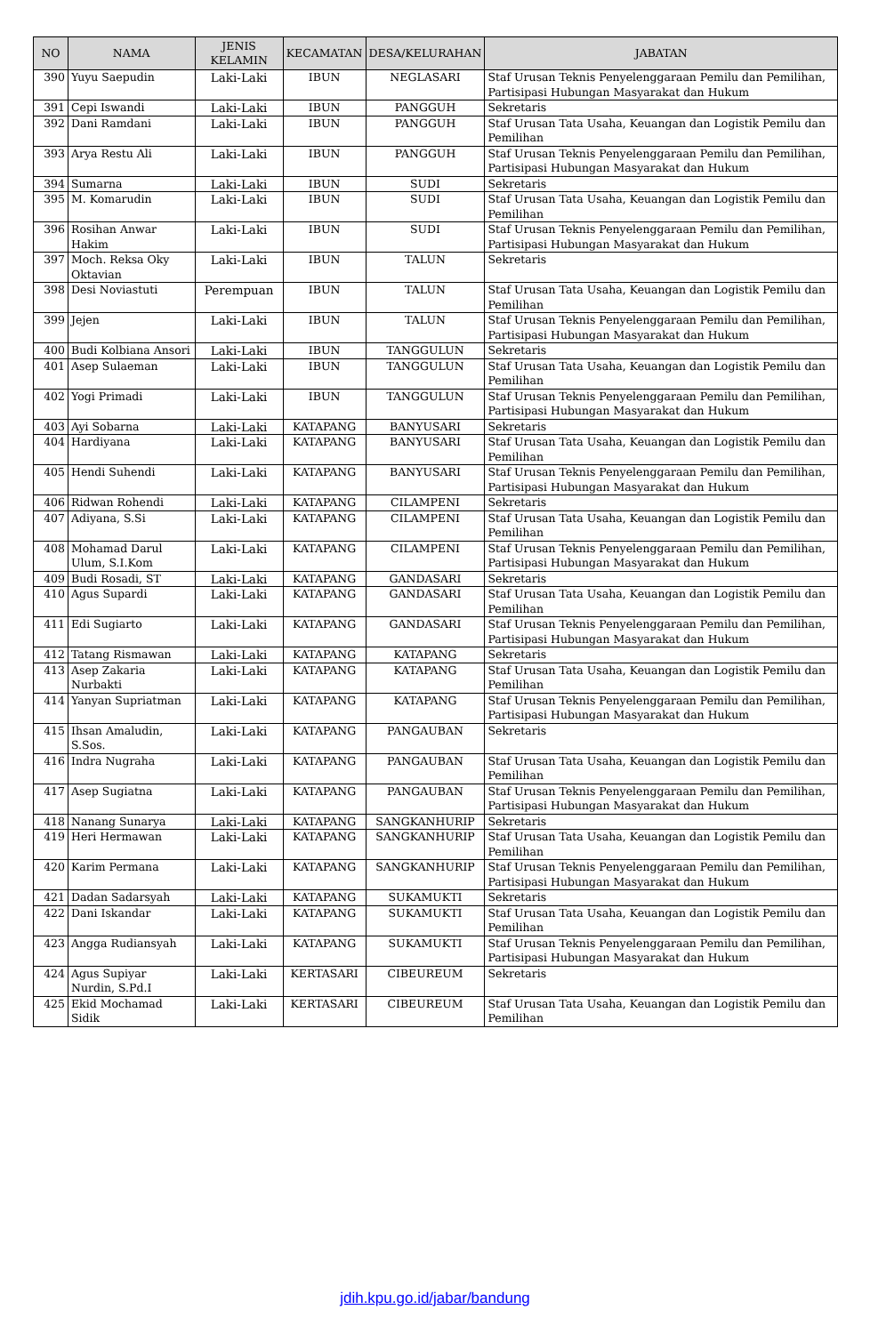| NO | NAMA | JENIS KELAMIN | KECAMATAN | DESA/KELURAHAN | JABATAN |
| --- | --- | --- | --- | --- | --- |
| 390 | Yuyu Saepudin | Laki-Laki | IBUN | NEGLASARI | Staf Urusan Teknis Penyelenggaraan Pemilu dan Pemilihan, Partisipasi Hubungan Masyarakat dan Hukum |
| 391 | Cepi Iswandi | Laki-Laki | IBUN | PANGGUH | Sekretaris |
| 392 | Dani Ramdani | Laki-Laki | IBUN | PANGGUH | Staf Urusan Tata Usaha, Keuangan dan Logistik Pemilu dan Pemilihan |
| 393 | Arya Restu Ali | Laki-Laki | IBUN | PANGGUH | Staf Urusan Teknis Penyelenggaraan Pemilu dan Pemilihan, Partisipasi Hubungan Masyarakat dan Hukum |
| 394 | Sumarna | Laki-Laki | IBUN | SUDI | Sekretaris |
| 395 | M. Komarudin | Laki-Laki | IBUN | SUDI | Staf Urusan Tata Usaha, Keuangan dan Logistik Pemilu dan Pemilihan |
| 396 | Rosihan Anwar Hakim | Laki-Laki | IBUN | SUDI | Staf Urusan Teknis Penyelenggaraan Pemilu dan Pemilihan, Partisipasi Hubungan Masyarakat dan Hukum |
| 397 | Moch. Reksa Oky Oktavian | Laki-Laki | IBUN | TALUN | Sekretaris |
| 398 | Desi Noviastuti | Perempuan | IBUN | TALUN | Staf Urusan Tata Usaha, Keuangan dan Logistik Pemilu dan Pemilihan |
| 399 | Jejen | Laki-Laki | IBUN | TALUN | Staf Urusan Teknis Penyelenggaraan Pemilu dan Pemilihan, Partisipasi Hubungan Masyarakat dan Hukum |
| 400 | Budi Kolbiana Ansori | Laki-Laki | IBUN | TANGGULUN | Sekretaris |
| 401 | Asep Sulaeman | Laki-Laki | IBUN | TANGGULUN | Staf Urusan Tata Usaha, Keuangan dan Logistik Pemilu dan Pemilihan |
| 402 | Yogi Primadi | Laki-Laki | IBUN | TANGGULUN | Staf Urusan Teknis Penyelenggaraan Pemilu dan Pemilihan, Partisipasi Hubungan Masyarakat dan Hukum |
| 403 | Ayi Sobarna | Laki-Laki | KATAPANG | BANYUSARI | Sekretaris |
| 404 | Hardiyana | Laki-Laki | KATAPANG | BANYUSARI | Staf Urusan Tata Usaha, Keuangan dan Logistik Pemilu dan Pemilihan |
| 405 | Hendi Suhendi | Laki-Laki | KATAPANG | BANYUSARI | Staf Urusan Teknis Penyelenggaraan Pemilu dan Pemilihan, Partisipasi Hubungan Masyarakat dan Hukum |
| 406 | Ridwan Rohendi | Laki-Laki | KATAPANG | CILAMPENI | Sekretaris |
| 407 | Adiyana, S.Si | Laki-Laki | KATAPANG | CILAMPENI | Staf Urusan Tata Usaha, Keuangan dan Logistik Pemilu dan Pemilihan |
| 408 | Mohamad Darul Ulum, S.I.Kom | Laki-Laki | KATAPANG | CILAMPENI | Staf Urusan Teknis Penyelenggaraan Pemilu dan Pemilihan, Partisipasi Hubungan Masyarakat dan Hukum |
| 409 | Budi Rosadi, ST | Laki-Laki | KATAPANG | GANDASARI | Sekretaris |
| 410 | Agus Supardi | Laki-Laki | KATAPANG | GANDASARI | Staf Urusan Tata Usaha, Keuangan dan Logistik Pemilu dan Pemilihan |
| 411 | Edi Sugiarto | Laki-Laki | KATAPANG | GANDASARI | Staf Urusan Teknis Penyelenggaraan Pemilu dan Pemilihan, Partisipasi Hubungan Masyarakat dan Hukum |
| 412 | Tatang Rismawan | Laki-Laki | KATAPANG | KATAPANG | Sekretaris |
| 413 | Asep Zakaria Nurbakti | Laki-Laki | KATAPANG | KATAPANG | Staf Urusan Tata Usaha, Keuangan dan Logistik Pemilu dan Pemilihan |
| 414 | Yanyan Supriatman | Laki-Laki | KATAPANG | KATAPANG | Staf Urusan Teknis Penyelenggaraan Pemilu dan Pemilihan, Partisipasi Hubungan Masyarakat dan Hukum |
| 415 | Ihsan Amaludin, S.Sos. | Laki-Laki | KATAPANG | PANGAUBAN | Sekretaris |
| 416 | Indra Nugraha | Laki-Laki | KATAPANG | PANGAUBAN | Staf Urusan Tata Usaha, Keuangan dan Logistik Pemilu dan Pemilihan |
| 417 | Asep Sugiatna | Laki-Laki | KATAPANG | PANGAUBAN | Staf Urusan Teknis Penyelenggaraan Pemilu dan Pemilihan, Partisipasi Hubungan Masyarakat dan Hukum |
| 418 | Nanang Sunarya | Laki-Laki | KATAPANG | SANGKANHURIP | Sekretaris |
| 419 | Heri Hermawan | Laki-Laki | KATAPANG | SANGKANHURIP | Staf Urusan Tata Usaha, Keuangan dan Logistik Pemilu dan Pemilihan |
| 420 | Karim Permana | Laki-Laki | KATAPANG | SANGKANHURIP | Staf Urusan Teknis Penyelenggaraan Pemilu dan Pemilihan, Partisipasi Hubungan Masyarakat dan Hukum |
| 421 | Dadan Sadarsyah | Laki-Laki | KATAPANG | SUKAMUKTI | Sekretaris |
| 422 | Dani Iskandar | Laki-Laki | KATAPANG | SUKAMUKTI | Staf Urusan Tata Usaha, Keuangan dan Logistik Pemilu dan Pemilihan |
| 423 | Angga Rudiansyah | Laki-Laki | KATAPANG | SUKAMUKTI | Staf Urusan Teknis Penyelenggaraan Pemilu dan Pemilihan, Partisipasi Hubungan Masyarakat dan Hukum |
| 424 | Agus Supiyar Nurdin, S.Pd.I | Laki-Laki | KERTASARI | CIBEUREUM | Sekretaris |
| 425 | Ekid Mochamad Sidik | Laki-Laki | KERTASARI | CIBEUREUM | Staf Urusan Tata Usaha, Keuangan dan Logistik Pemilu dan Pemilihan |
jdih.kpu.go.id/jabar/bandung